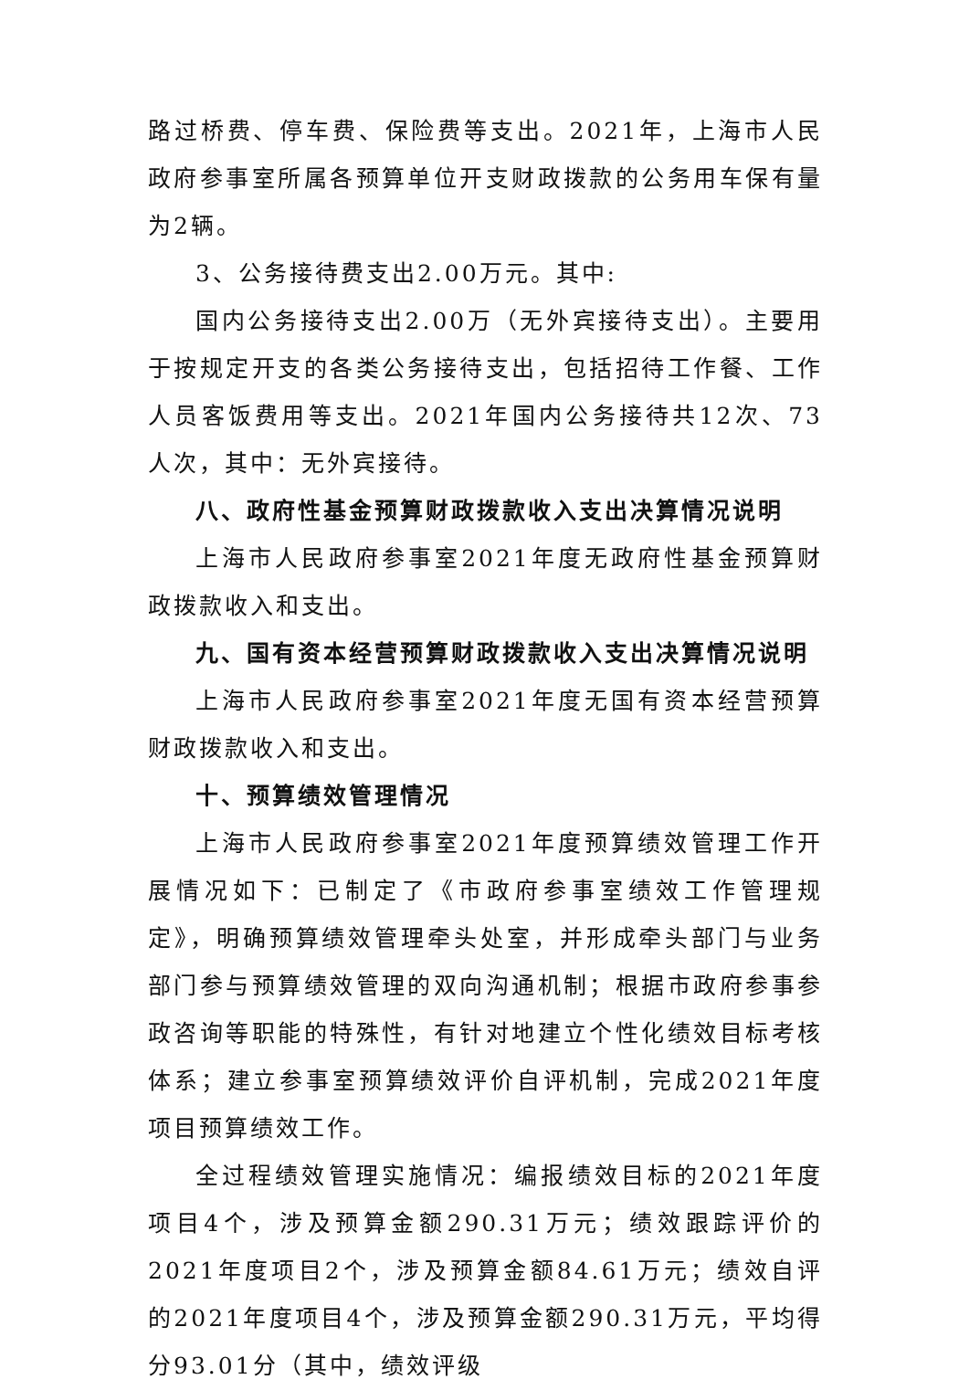路过桥费、停车费、保险费等支出。2021年，上海市人民政府参事室所属各预算单位开支财政拨款的公务用车保有量为2辆。
3、公务接待费支出2.00万元。其中:
国内公务接待支出2.00万（无外宾接待支出）。主要用于按规定开支的各类公务接待支出，包括招待工作餐、工作人员客饭费用等支出。2021年国内公务接待共12次、73人次，其中：无外宾接待。
八、政府性基金预算财政拨款收入支出决算情况说明
上海市人民政府参事室2021年度无政府性基金预算财政拨款收入和支出。
九、国有资本经营预算财政拨款收入支出决算情况说明
上海市人民政府参事室2021年度无国有资本经营预算财政拨款收入和支出。
十、预算绩效管理情况
上海市人民政府参事室2021年度预算绩效管理工作开展情况如下：已制定了《市政府参事室绩效工作管理规定》，明确预算绩效管理牵头处室，并形成牵头部门与业务部门参与预算绩效管理的双向沟通机制；根据市政府参事参政咨询等职能的特殊性，有针对地建立个性化绩效目标考核体系；建立参事室预算绩效评价自评机制，完成2021年度项目预算绩效工作。
全过程绩效管理实施情况：编报绩效目标的2021年度项目4个，涉及预算金额290.31万元；绩效跟踪评价的2021年度项目2个，涉及预算金额84.61万元；绩效自评的2021年度项目4个，涉及预算金额290.31万元，平均得分93.01分（其中，绩效评级